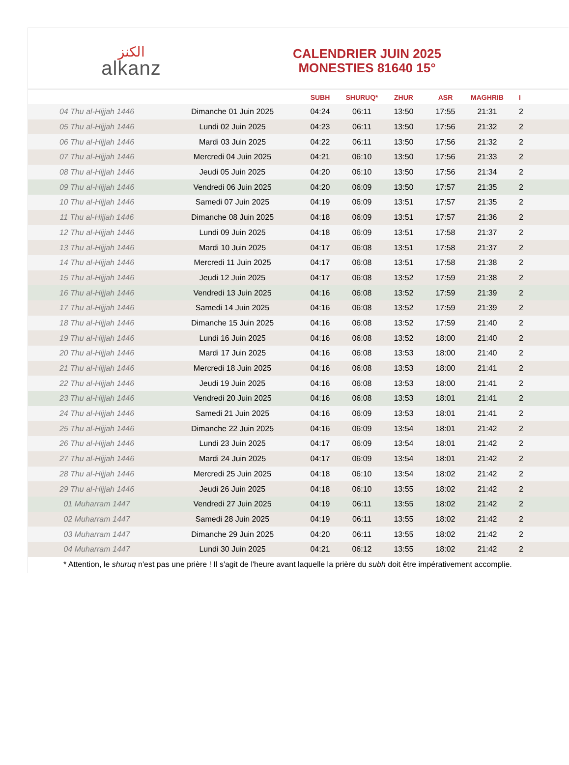الكنز
alkanz
CALENDRIER JUIN 2025
MONESTIES 81640 15°
| | | SUBH | SHURUQ* | ZHUR | ASR | MAGHRIB | I |
| --- | --- | --- | --- | --- | --- | --- | --- |
| 04 Thu al-Hijjah 1446 | Dimanche 01 Juin 2025 | 04:24 | 06:11 | 13:50 | 17:55 | 21:31 | 2 |
| 05 Thu al-Hijjah 1446 | Lundi 02 Juin 2025 | 04:23 | 06:11 | 13:50 | 17:56 | 21:32 | 2 |
| 06 Thu al-Hijjah 1446 | Mardi 03 Juin 2025 | 04:22 | 06:11 | 13:50 | 17:56 | 21:32 | 2 |
| 07 Thu al-Hijjah 1446 | Mercredi 04 Juin 2025 | 04:21 | 06:10 | 13:50 | 17:56 | 21:33 | 2 |
| 08 Thu al-Hijjah 1446 | Jeudi 05 Juin 2025 | 04:20 | 06:10 | 13:50 | 17:56 | 21:34 | 2 |
| 09 Thu al-Hijjah 1446 | Vendredi 06 Juin 2025 | 04:20 | 06:09 | 13:50 | 17:57 | 21:35 | 2 |
| 10 Thu al-Hijjah 1446 | Samedi 07 Juin 2025 | 04:19 | 06:09 | 13:51 | 17:57 | 21:35 | 2 |
| 11 Thu al-Hijjah 1446 | Dimanche 08 Juin 2025 | 04:18 | 06:09 | 13:51 | 17:57 | 21:36 | 2 |
| 12 Thu al-Hijjah 1446 | Lundi 09 Juin 2025 | 04:18 | 06:09 | 13:51 | 17:58 | 21:37 | 2 |
| 13 Thu al-Hijjah 1446 | Mardi 10 Juin 2025 | 04:17 | 06:08 | 13:51 | 17:58 | 21:37 | 2 |
| 14 Thu al-Hijjah 1446 | Mercredi 11 Juin 2025 | 04:17 | 06:08 | 13:51 | 17:58 | 21:38 | 2 |
| 15 Thu al-Hijjah 1446 | Jeudi 12 Juin 2025 | 04:17 | 06:08 | 13:52 | 17:59 | 21:38 | 2 |
| 16 Thu al-Hijjah 1446 | Vendredi 13 Juin 2025 | 04:16 | 06:08 | 13:52 | 17:59 | 21:39 | 2 |
| 17 Thu al-Hijjah 1446 | Samedi 14 Juin 2025 | 04:16 | 06:08 | 13:52 | 17:59 | 21:39 | 2 |
| 18 Thu al-Hijjah 1446 | Dimanche 15 Juin 2025 | 04:16 | 06:08 | 13:52 | 17:59 | 21:40 | 2 |
| 19 Thu al-Hijjah 1446 | Lundi 16 Juin 2025 | 04:16 | 06:08 | 13:52 | 18:00 | 21:40 | 2 |
| 20 Thu al-Hijjah 1446 | Mardi 17 Juin 2025 | 04:16 | 06:08 | 13:53 | 18:00 | 21:40 | 2 |
| 21 Thu al-Hijjah 1446 | Mercredi 18 Juin 2025 | 04:16 | 06:08 | 13:53 | 18:00 | 21:41 | 2 |
| 22 Thu al-Hijjah 1446 | Jeudi 19 Juin 2025 | 04:16 | 06:08 | 13:53 | 18:00 | 21:41 | 2 |
| 23 Thu al-Hijjah 1446 | Vendredi 20 Juin 2025 | 04:16 | 06:08 | 13:53 | 18:01 | 21:41 | 2 |
| 24 Thu al-Hijjah 1446 | Samedi 21 Juin 2025 | 04:16 | 06:09 | 13:53 | 18:01 | 21:41 | 2 |
| 25 Thu al-Hijjah 1446 | Dimanche 22 Juin 2025 | 04:16 | 06:09 | 13:54 | 18:01 | 21:42 | 2 |
| 26 Thu al-Hijjah 1446 | Lundi 23 Juin 2025 | 04:17 | 06:09 | 13:54 | 18:01 | 21:42 | 2 |
| 27 Thu al-Hijjah 1446 | Mardi 24 Juin 2025 | 04:17 | 06:09 | 13:54 | 18:01 | 21:42 | 2 |
| 28 Thu al-Hijjah 1446 | Mercredi 25 Juin 2025 | 04:18 | 06:10 | 13:54 | 18:02 | 21:42 | 2 |
| 29 Thu al-Hijjah 1446 | Jeudi 26 Juin 2025 | 04:18 | 06:10 | 13:55 | 18:02 | 21:42 | 2 |
| 01 Muharram 1447 | Vendredi 27 Juin 2025 | 04:19 | 06:11 | 13:55 | 18:02 | 21:42 | 2 |
| 02 Muharram 1447 | Samedi 28 Juin 2025 | 04:19 | 06:11 | 13:55 | 18:02 | 21:42 | 2 |
| 03 Muharram 1447 | Dimanche 29 Juin 2025 | 04:20 | 06:11 | 13:55 | 18:02 | 21:42 | 2 |
| 04 Muharram 1447 | Lundi 30 Juin 2025 | 04:21 | 06:12 | 13:55 | 18:02 | 21:42 | 2 |
* Attention, le shuruq n'est pas une prière ! Il s'agit de l'heure avant laquelle la prière du subh doit être impérativement accomplie.